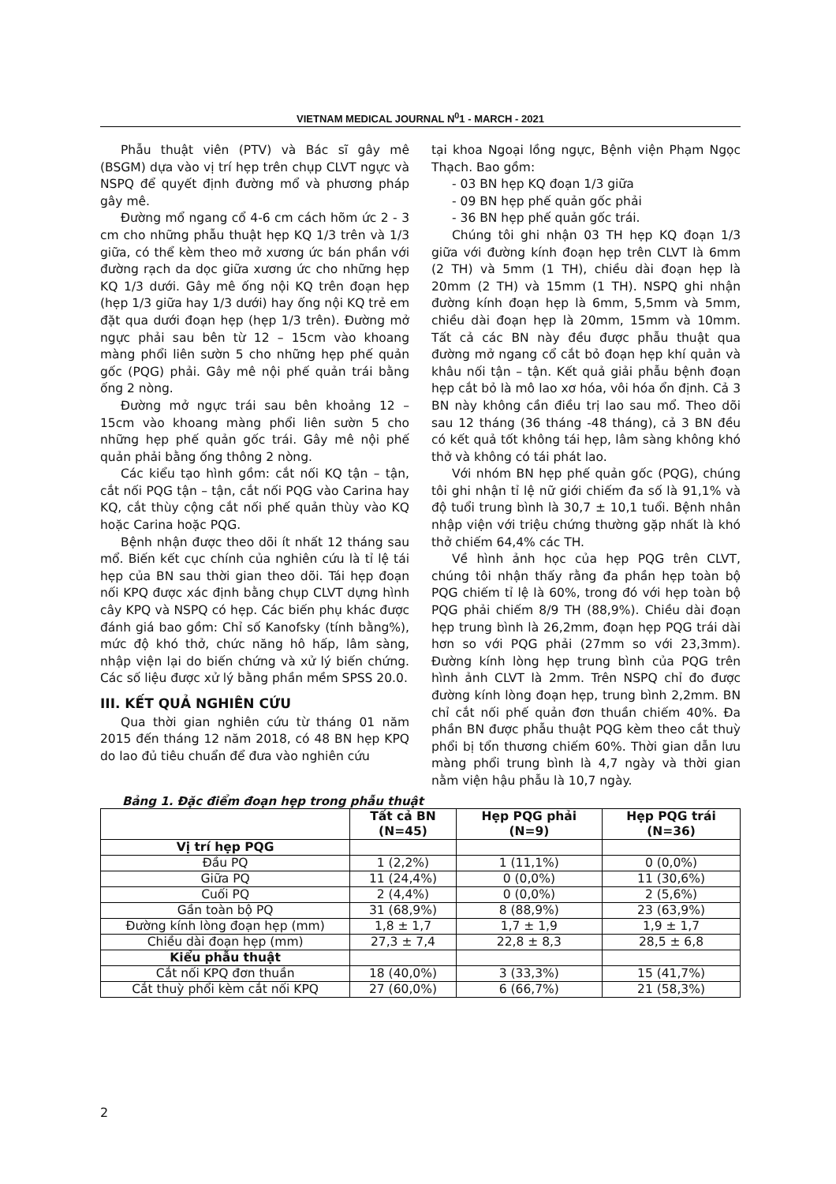VIETNAM MEDICAL JOURNAL N<sup>0</sup>1 - MARCH - 2021
Phẫu thuật viên (PTV) và Bác sĩ gây mê (BSGM) dựa vào vị trí hẹp trên chụp CLVT ngực và NSPQ để quyết định đường mổ và phương pháp gây mê.
Đường mổ ngang cổ 4-6 cm cách hõm ức 2 - 3 cm cho những phẫu thuật hẹp KQ 1/3 trên và 1/3 giữa, có thể kèm theo mở xương ức bán phần với đường rạch da dọc giữa xương ức cho những hẹp KQ 1/3 dưới. Gây mê ống nội KQ trên đoạn hẹp (hẹp 1/3 giữa hay 1/3 dưới) hay ống nội KQ trẻ em đặt qua dưới đoạn hẹp (hẹp 1/3 trên). Đường mở ngực phải sau bên từ 12 – 15cm vào khoang màng phổi liên sườn 5 cho những hẹp phế quản gốc (PQG) phải. Gây mê nội phế quản trái bằng ống 2 nòng.
Đường mở ngực trái sau bên khoảng 12 – 15cm vào khoang màng phổi liên sườn 5 cho những hẹp phế quản gốc trái. Gây mê nội phế quản phải bằng ống thông 2 nòng.
Các kiểu tạo hình gồm: cắt nối KQ tận – tận, cắt nối PQG tận – tận, cắt nối PQG vào Carina hay KQ, cắt thùy cộng cắt nối phế quản thùy vào KQ hoặc Carina hoặc PQG.
Bệnh nhận được theo dõi ít nhất 12 tháng sau mổ. Biến kết cục chính của nghiên cứu là tỉ lệ tái hẹp của BN sau thời gian theo dõi. Tái hẹp đoạn nối KPQ được xác định bằng chụp CLVT dựng hình cây KPQ và NSPQ có hẹp. Các biến phụ khác được đánh giá bao gồm: Chỉ số Kanofsky (tính bằng%), mức độ khó thở, chức năng hô hấp, lâm sàng, nhập viện lại do biến chứng và xử lý biến chứng. Các số liệu được xử lý bằng phần mềm SPSS 20.0.
III. KẾT QUẢ NGHIÊN CỨU
Qua thời gian nghiên cứu từ tháng 01 năm 2015 đến tháng 12 năm 2018, có 48 BN hẹp KPQ do lao đủ tiêu chuẩn để đưa vào nghiên cứu
tại khoa Ngoại lồng ngực, Bệnh viện Phạm Ngọc Thạch. Bao gồm:
- 03 BN hẹp KQ đoạn 1/3 giữa
- 09 BN hẹp phế quản gốc phải
- 36 BN hẹp phế quản gốc trái.
Chúng tôi ghi nhận 03 TH hẹp KQ đoạn 1/3 giữa với đường kính đoạn hẹp trên CLVT là 6mm (2 TH) và 5mm (1 TH), chiều dài đoạn hẹp là 20mm (2 TH) và 15mm (1 TH). NSPQ ghi nhận đường kính đoạn hẹp là 6mm, 5,5mm và 5mm, chiều dài đoạn hẹp là 20mm, 15mm và 10mm. Tất cả các BN này đều được phẫu thuật qua đường mở ngang cổ cắt bỏ đoạn hẹp khí quản và khâu nối tận – tận. Kết quả giải phẫu bệnh đoạn hẹp cắt bỏ là mô lao xơ hóa, vôi hóa ổn định. Cả 3 BN này không cần điều trị lao sau mổ. Theo dõi sau 12 tháng (36 tháng -48 tháng), cả 3 BN đều có kết quả tốt không tái hẹp, lâm sàng không khó thở và không có tái phát lao.
Với nhóm BN hẹp phế quản gốc (PQG), chúng tôi ghi nhận tỉ lệ nữ giới chiếm đa số là 91,1% và độ tuổi trung bình là 30,7 ± 10,1 tuổi. Bệnh nhân nhập viện với triệu chứng thường gặp nhất là khó thở chiếm 64,4% các TH.
Về hình ảnh học của hẹp PQG trên CLVT, chúng tôi nhận thấy rằng đa phần hẹp toàn bộ PQG chiếm tỉ lệ là 60%, trong đó với hẹp toàn bộ PQG phải chiếm 8/9 TH (88,9%). Chiều dài đoạn hẹp trung bình là 26,2mm, đoạn hẹp PQG trái dài hơn so với PQG phải (27mm so với 23,3mm). Đường kính lòng hẹp trung bình của PQG trên hình ảnh CLVT là 2mm. Trên NSPQ chỉ đo được đường kính lòng đoạn hẹp, trung bình 2,2mm. BN chỉ cắt nối phế quản đơn thuần chiếm 40%. Đa phần BN được phẫu thuật PQG kèm theo cắt thuỳ phổi bị tổn thương chiếm 60%. Thời gian dẫn lưu màng phổi trung bình là 4,7 ngày và thời gian nằm viện hậu phẫu là 10,7 ngày.
Bảng 1. Đặc điểm đoạn hẹp trong phẫu thuật
| | Tất cả BN (N=45) | Hẹp PQG phải (N=9) | Hẹp PQG trái (N=36) |
| --- | --- | --- | --- |
| Vị trí hẹp PQG | | | |
| Đầu PQ | 1 (2,2%) | 1 (11,1%) | 0 (0,0%) |
| Giữa PQ | 11 (24,4%) | 0 (0,0%) | 11 (30,6%) |
| Cuối PQ | 2 (4,4%) | 0 (0,0%) | 2 (5,6%) |
| Gần toàn bộ PQ | 31 (68,9%) | 8 (88,9%) | 23 (63,9%) |
| Đường kính lòng đoạn hẹp (mm) | 1,8 ± 1,7 | 1,7 ± 1,9 | 1,9 ± 1,7 |
| Chiều dài đoạn hẹp (mm) | 27,3 ± 7,4 | 22,8 ± 8,3 | 28,5 ± 6,8 |
| Kiểu phẫu thuật | | | |
| Cắt nối KPQ đơn thuần | 18 (40,0%) | 3 (33,3%) | 15 (41,7%) |
| Cắt thuỳ phổi kèm cắt nối KPQ | 27 (60,0%) | 6 (66,7%) | 21 (58,3%) |
2